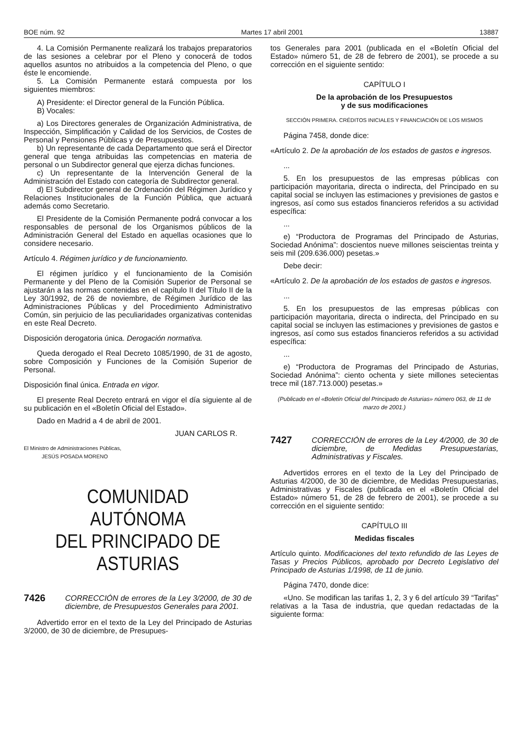BOE núm. 92 Martes 17 abril 2001 13887
4. La Comisión Permanente realizará los trabajos preparatorios de las sesiones a celebrar por el Pleno y conocerá de todos aquellos asuntos no atribuidos a la competencia del Pleno, o que éste le encomiende.
5. La Comisión Permanente estará compuesta por los siguientes miembros:
A) Presidente: el Director general de la Función Pública.
B) Vocales:
a) Los Directores generales de Organización Administrativa, de Inspección, Simplificación y Calidad de los Servicios, de Costes de Personal y Pensiones Públicas y de Presupuestos.
b) Un representante de cada Departamento que será el Director general que tenga atribuidas las competencias en materia de personal o un Subdirector general que ejerza dichas funciones.
c) Un representante de la Intervención General de la Administración del Estado con categoría de Subdirector general.
d) El Subdirector general de Ordenación del Régimen Jurídico y Relaciones Institucionales de la Función Pública, que actuará además como Secretario.
El Presidente de la Comisión Permanente podrá convocar a los responsables de personal de los Organismos públicos de la Administración General del Estado en aquellas ocasiones que lo considere necesario.
Artículo 4. Régimen jurídico y de funcionamiento.
El régimen jurídico y el funcionamiento de la Comisión Permanente y del Pleno de la Comisión Superior de Personal se ajustarán a las normas contenidas en el capítulo II del Título II de la Ley 30/1992, de 26 de noviembre, de Régimen Jurídico de las Administraciones Públicas y del Procedimiento Administrativo Común, sin perjuicio de las peculiaridades organizativas contenidas en este Real Decreto.
Disposición derogatoria única. Derogación normativa.
Queda derogado el Real Decreto 1085/1990, de 31 de agosto, sobre Composición y Funciones de la Comisión Superior de Personal.
Disposición final única. Entrada en vigor.
El presente Real Decreto entrará en vigor el día siguiente al de su publicación en el «Boletín Oficial del Estado».
Dado en Madrid a 4 de abril de 2001.
JUAN CARLOS R.
El Ministro de Administraciones Públicas,
JESÚS POSADA MORENO
COMUNIDAD AUTÓNOMA
DEL PRINCIPADO DE ASTURIAS
7426 CORRECCIÓN de errores de la Ley 3/2000, de 30 de diciembre, de Presupuestos Generales para 2001.
Advertido error en el texto de la Ley del Principado de Asturias 3/2000, de 30 de diciembre, de Presupues-
tos Generales para 2001 (publicada en el «Boletín Oficial del Estado» número 51, de 28 de febrero de 2001), se procede a su corrección en el siguiente sentido:
CAPÍTULO I
De la aprobación de los Presupuestos
y de sus modificaciones
SECCIÓN PRIMERA. CRÉDITOS INICIALES Y FINANCIACIÓN DE LOS MISMOS
Página 7458, donde dice:
«Artículo 2. De la aprobación de los estados de gastos e ingresos.
...
5. En los presupuestos de las empresas públicas con participación mayoritaria, directa o indirecta, del Principado en su capital social se incluyen las estimaciones y previsiones de gastos e ingresos, así como sus estados financieros referidos a su actividad específica:
...
e) “Productora de Programas del Principado de Asturias, Sociedad Anónima”: doscientos nueve millones seiscientas treinta y seis mil (209.636.000) pesetas.»
Debe decir:
«Artículo 2. De la aprobación de los estados de gastos e ingresos.
...
5. En los presupuestos de las empresas públicas con participación mayoritaria, directa o indirecta, del Principado en su capital social se incluyen las estimaciones y previsiones de gastos e ingresos, así como sus estados financieros referidos a su actividad específica:
...
e) “Productora de Programas del Principado de Asturias, Sociedad Anónima”: ciento ochenta y siete millones setecientas trece mil (187.713.000) pesetas.»
(Publicado en el «Boletín Oficial del Principado de Asturias» número 063, de 11 de marzo de 2001.)
7427 CORRECCIÓN de errores de la Ley 4/2000, de 30 de diciembre, de Medidas Presupuestarias, Administrativas y Fiscales.
Advertidos errores en el texto de la Ley del Principado de Asturias 4/2000, de 30 de diciembre, de Medidas Presupuestarias, Administrativas y Fiscales (publicada en el «Boletín Oficial del Estado» número 51, de 28 de febrero de 2001), se procede a su corrección en el siguiente sentido:
CAPÍTULO III
Medidas fiscales
Artículo quinto. Modificaciones del texto refundido de las Leyes de Tasas y Precios Públicos, aprobado por Decreto Legislativo del Principado de Asturias 1/1998, de 11 de junio.
Página 7470, donde dice:
«Uno. Se modifican las tarifas 1, 2, 3 y 6 del artículo 39 “Tarifas” relativas a la Tasa de industria, que quedan redactadas de la siguiente forma: